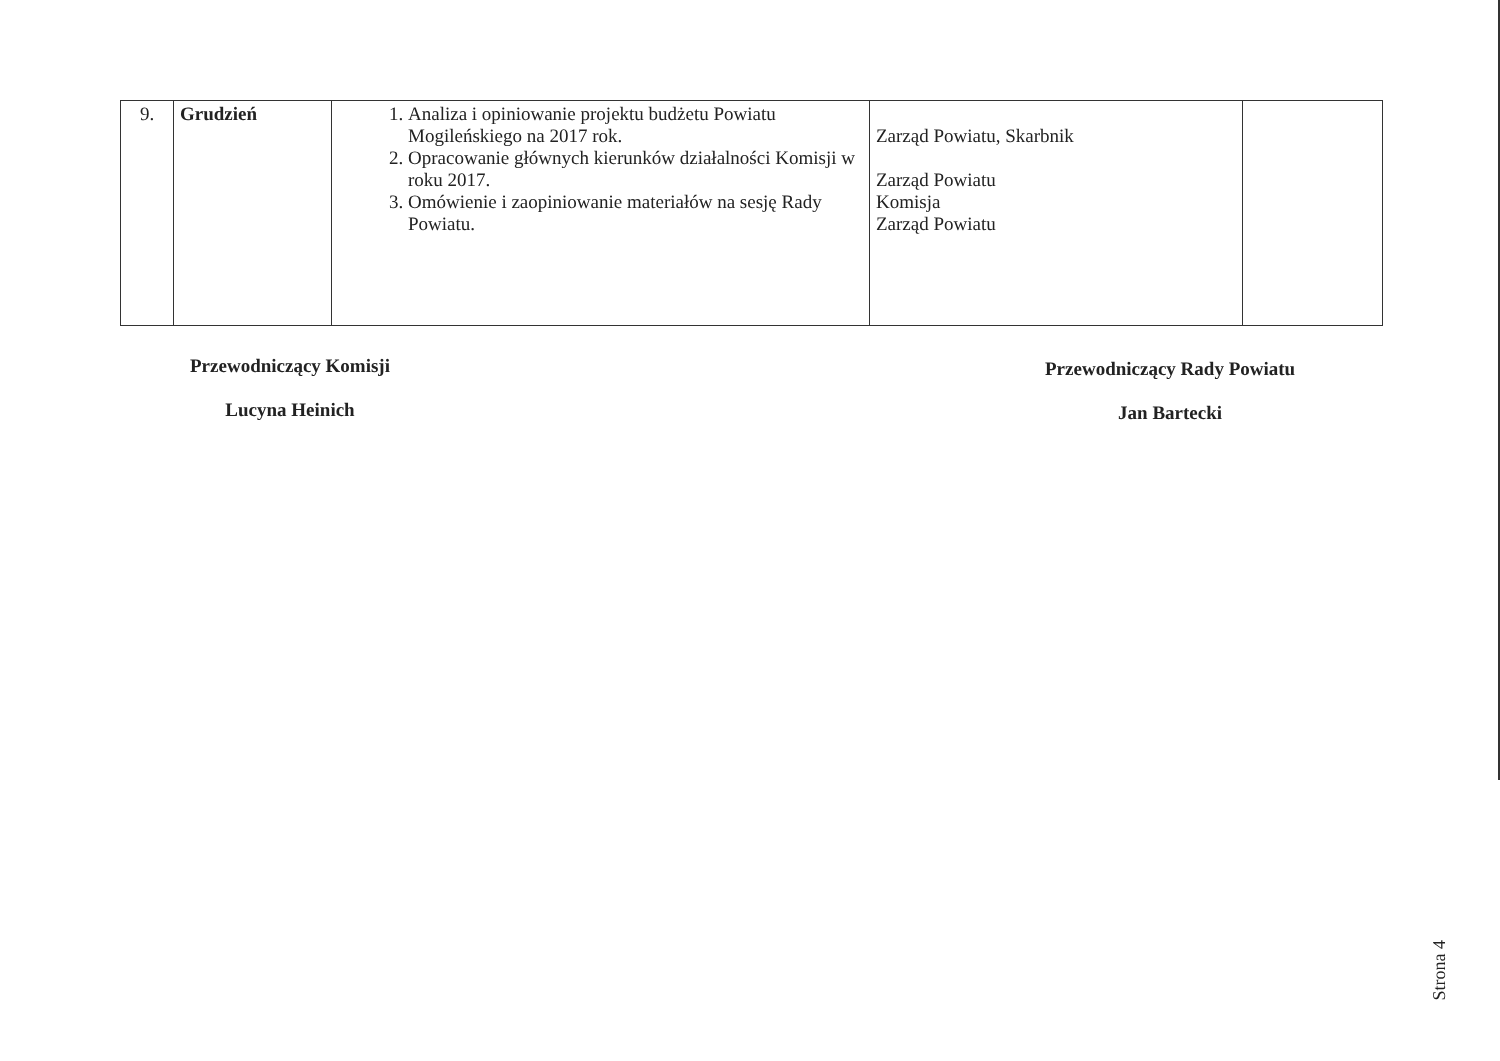| 9. | Grudzień | 1. Analiza i opiniowanie projektu budżetu Powiatu Mogileńskiego na 2017 rok. 2. Opracowanie głównych kierunków działalności Komisji w roku 2017. 3. Omówienie i zaopiniowanie materiałów na sesję Rady Powiatu. | Zarząd Powiatu, Skarbnik Zarząd Powiatu Komisja Zarząd Powiatu | |
Przewodniczący Komisji
Lucyna Heinich
Przewodniczący Rady Powiatu
Jan Bartecki
Strona 4